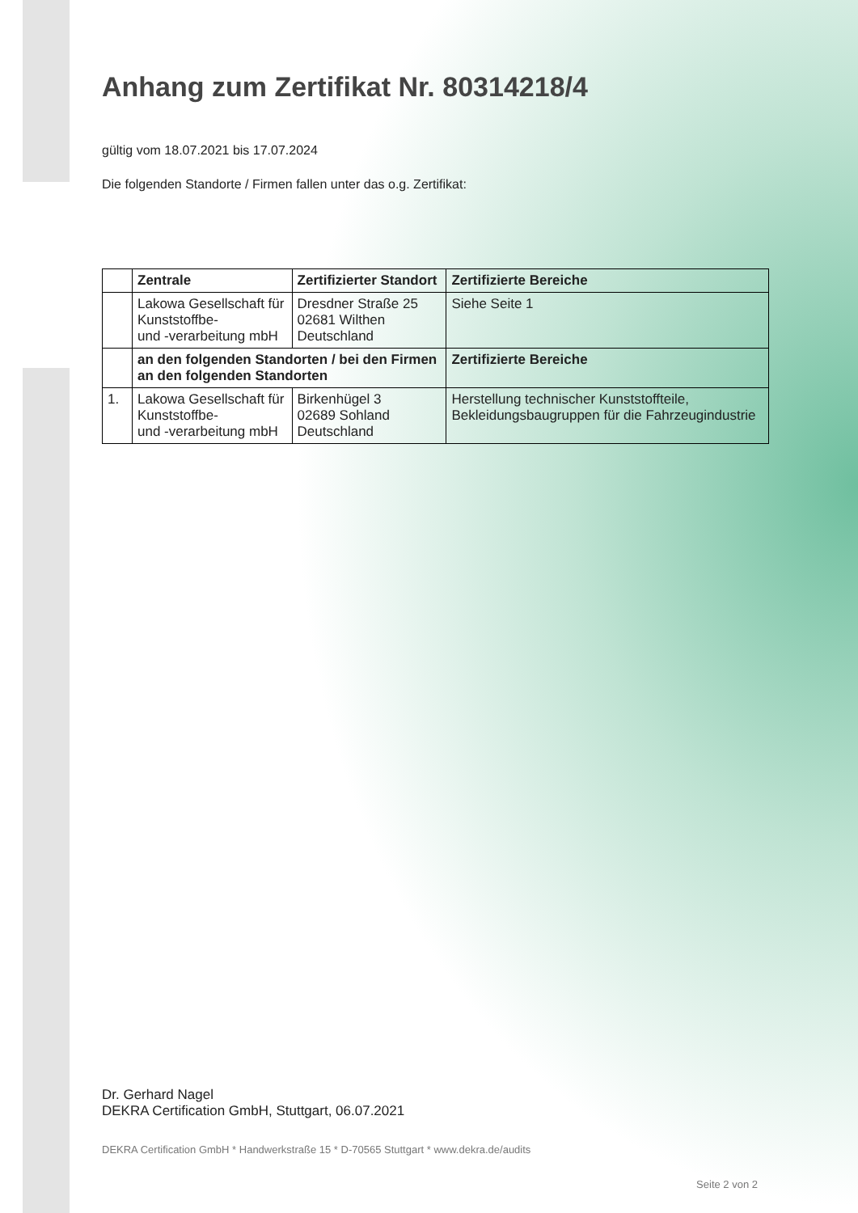Anhang zum Zertifikat Nr. 80314218/4
gültig vom 18.07.2021 bis 17.07.2024
Die folgenden Standorte / Firmen fallen unter das o.g. Zertifikat:
| | Zentrale | Zertifizierter Standort | Zertifizierte Bereiche |
| --- | --- | --- | --- |
| | Lakowa Gesellschaft für Kunststoffbe- und -verarbeitung mbH | Dresdner Straße 25 02681 Wilthen Deutschland | Siehe Seite 1 |
| | an den folgenden Standorten / bei den Firmen an den folgenden Standorten | | Zertifizierte Bereiche |
| 1. | Lakowa Gesellschaft für Kunststoffbe- und -verarbeitung mbH | Birkenhügel 3 02689 Sohland Deutschland | Herstellung technischer Kunststoffteile, Bekleidungsbaugruppen für die Fahrzeugindustrie |
Dr. Gerhard Nagel
DEKRA Certification GmbH, Stuttgart, 06.07.2021
DEKRA Certification GmbH * Handwerkstraße 15 * D-70565 Stuttgart * www.dekra.de/audits
Seite 2 von 2